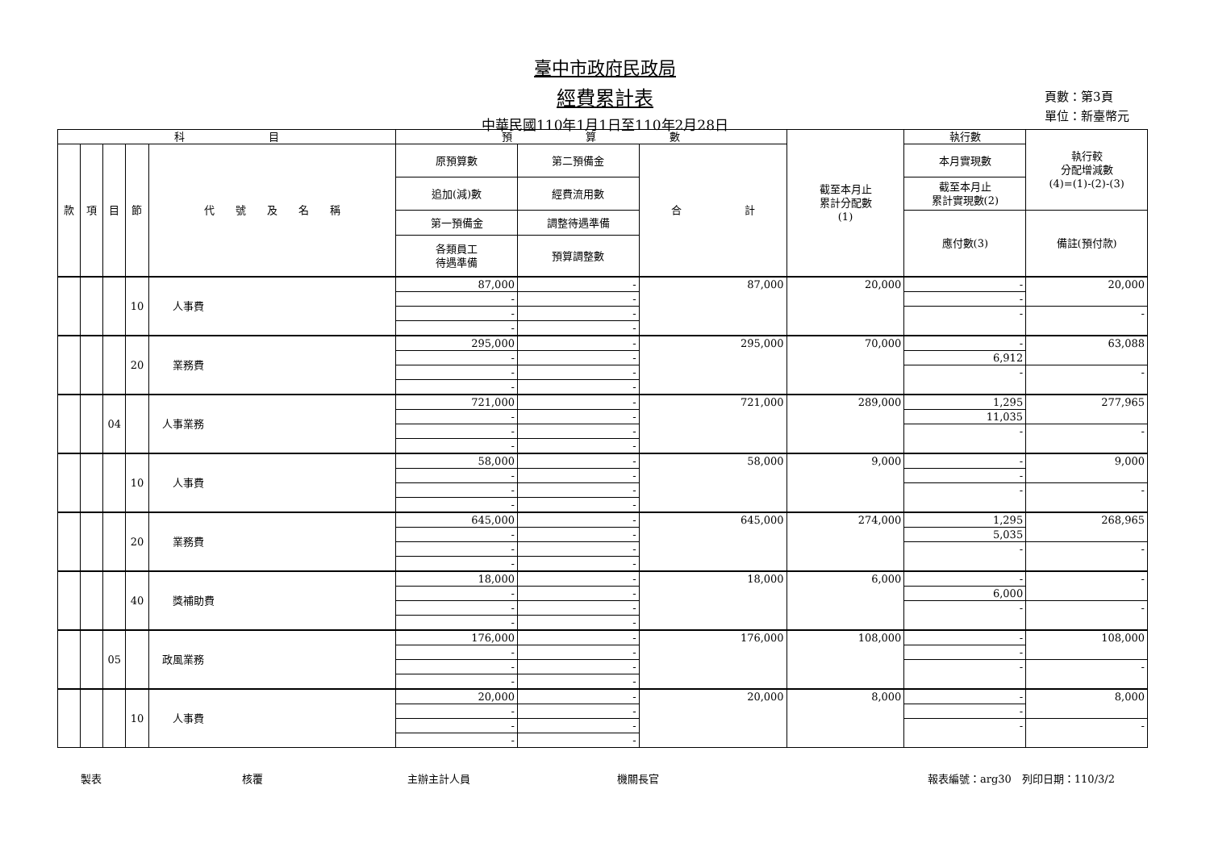臺中市政府民政局
經費累計表
中華民國110年1月1日至110年2月28日
頁數：第3頁
單位：新臺幣元
| 科 目 | | | | | 預 算 數 | | | 截至本月止 累計分配數 (1) | 執行數 | 執行較 分配增減數 (4)=(1)-(2)-(3) |
| --- | --- | --- | --- | --- | --- | --- | --- | --- | --- | --- |
| 款 | 項 | 目 | 節 | 代 號 及 名 稱 | 原預算數 | 第二預備金 | 合 計 | | 本月實現數 | |
| | | | | | 追加(減)數 | 經費流用數 | | | 截至本月止 累計實現數(2) | |
| | | | | | 第一預備金 | 調整待遇準備 | | | 應付數(3) | 備註(預付款) |
| | | | | | 各類員工 待遇準備 | 預算調整數 | | | | |
| | | | 10 | 人事費 | 87,000 | - | 87,000 | 20,000 | - | 20,000 |
| | | | | | - | - | | | - | |
| | | | | | - | - | | | - | - |
| | | | | | - | - | | | | |
| | | | 20 | 業務費 | 295,000 | - | 295,000 | 70,000 | - | 63,088 |
| | | | | | - | - | | | 6,912 | |
| | | | | | - | - | | | - | - |
| | | | | | - | - | | | | |
| | | 04 | | 人事業務 | 721,000 | - | 721,000 | 289,000 | 1,295 | 277,965 |
| | | | | | - | - | | | 11,035 | |
| | | | | | - | - | | | - | - |
| | | | | | - | - | | | | |
| | | | 10 | 人事費 | 58,000 | - | 58,000 | 9,000 | - | 9,000 |
| | | | | | - | - | | | - | |
| | | | | | - | - | | | - | - |
| | | | | | - | - | | | | |
| | | | 20 | 業務費 | 645,000 | - | 645,000 | 274,000 | 1,295 | 268,965 |
| | | | | | - | - | | | 5,035 | |
| | | | | | - | - | | | - | - |
| | | | | | - | - | | | | |
| | | | 40 | 獎補助費 | 18,000 | - | 18,000 | 6,000 | - | - |
| | | | | | - | - | | | 6,000 | |
| | | | | | - | - | | | - | - |
| | | | | | - | - | | | | |
| | | 05 | | 政風業務 | 176,000 | - | 176,000 | 108,000 | - | 108,000 |
| | | | | | - | - | | | - | |
| | | | | | - | - | | | - | - |
| | | | | | - | - | | | | |
| | | | 10 | 人事費 | 20,000 | - | 20,000 | 8,000 | - | 8,000 |
| | | | | | - | - | | | - | |
| | | | | | - | - | | | - | - |
| | | | | | - | - | | | | |
製表 核覆 主辦主計人員 機關長官 報表編號：arg30　列印日期：110/3/2